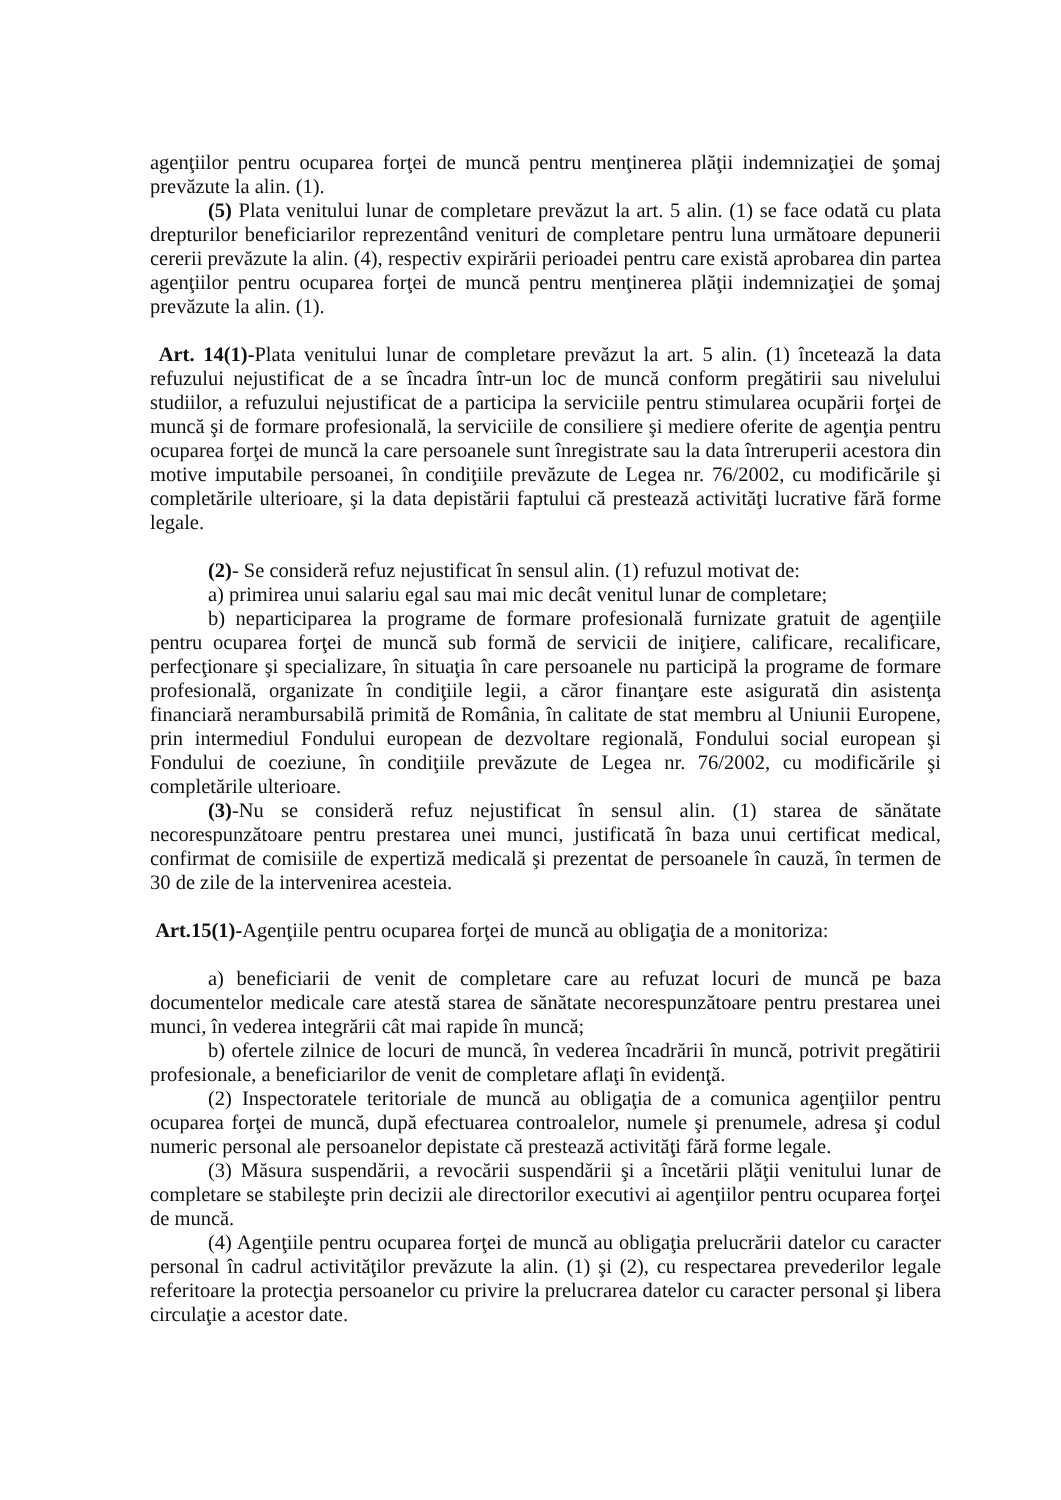agenţiilor pentru ocuparea forţei de muncă pentru menţinerea plăţii indemnizaţiei de şomaj prevăzute la alin. (1).
(5) Plata venitului lunar de completare prevăzut la art. 5 alin. (1) se face odată cu plata drepturilor beneficiarilor reprezentând venituri de completare pentru luna următoare depunerii cererii prevăzute la alin. (4), respectiv expirării perioadei pentru care există aprobarea din partea agenţiilor pentru ocuparea forţei de muncă pentru menţinerea plăţii indemnizaţiei de şomaj prevăzute la alin. (1).
Art. 14(1)-Plata venitului lunar de completare prevăzut la art. 5 alin. (1) încetează la data refuzului nejustificat de a se încadra într-un loc de muncă conform pregătirii sau nivelului studiilor, a refuzului nejustificat de a participa la serviciile pentru stimularea ocupării forţei de muncă şi de formare profesională, la serviciile de consiliere şi mediere oferite de agenţia pentru ocuparea forţei de muncă la care persoanele sunt înregistrate sau la data întreruperii acestora din motive imputabile persoanei, în condiţiile prevăzute de Legea nr. 76/2002, cu modificările şi completările ulterioare, şi la data depistării faptului că prestează activităţi lucrative fără forme legale.
(2)- Se consideră refuz nejustificat în sensul alin. (1) refuzul motivat de:
a) primirea unui salariu egal sau mai mic decât venitul lunar de completare;
b) neparticiparea la programe de formare profesională furnizate gratuit de agenţiile pentru ocuparea forţei de muncă sub formă de servicii de iniţiere, calificare, recalificare, perfecţionare şi specializare, în situaţia în care persoanele nu participă la programe de formare profesională, organizate în condiţiile legii, a căror finanţare este asigurată din asistenţa financiară nerambursabilă primită de România, în calitate de stat membru al Uniunii Europene, prin intermediul Fondului european de dezvoltare regională, Fondului social european şi Fondului de coeziune, în condiţiile prevăzute de Legea nr. 76/2002, cu modificările şi completările ulterioare.
(3)-Nu se consideră refuz nejustificat în sensul alin. (1) starea de sănătate necorespunzătoare pentru prestarea unei munci, justificată în baza unui certificat medical, confirmat de comisiile de expertiză medicală şi prezentat de persoanele în cauză, în termen de 30 de zile de la intervenirea acesteia.
Art.15(1)-Agenţiile pentru ocuparea forţei de muncă au obligaţia de a monitoriza:
a) beneficiarii de venit de completare care au refuzat locuri de muncă pe baza documentelor medicale care atestă starea de sănătate necorespunzătoare pentru prestarea unei munci, în vederea integrării cât mai rapide în muncă;
b) ofertele zilnice de locuri de muncă, în vederea încadrării în muncă, potrivit pregătirii profesionale, a beneficiarilor de venit de completare aflaţi în evidenţă.
(2) Inspectoratele teritoriale de muncă au obligaţia de a comunica agenţiilor pentru ocuparea forţei de muncă, după efectuarea controalelor, numele şi prenumele, adresa şi codul numeric personal ale persoanelor depistate că prestează activităţi fără forme legale.
(3) Măsura suspendării, a revocării suspendării şi a încetării plăţii venitului lunar de completare se stabileşte prin decizii ale directorilor executivi ai agenţiilor pentru ocuparea forţei de muncă.
(4) Agenţiile pentru ocuparea forţei de muncă au obligaţia prelucrării datelor cu caracter personal în cadrul activităţilor prevăzute la alin. (1) şi (2), cu respectarea prevederilor legale referitoare la protecţia persoanelor cu privire la prelucrarea datelor cu caracter personal şi libera circulaţie a acestor date.